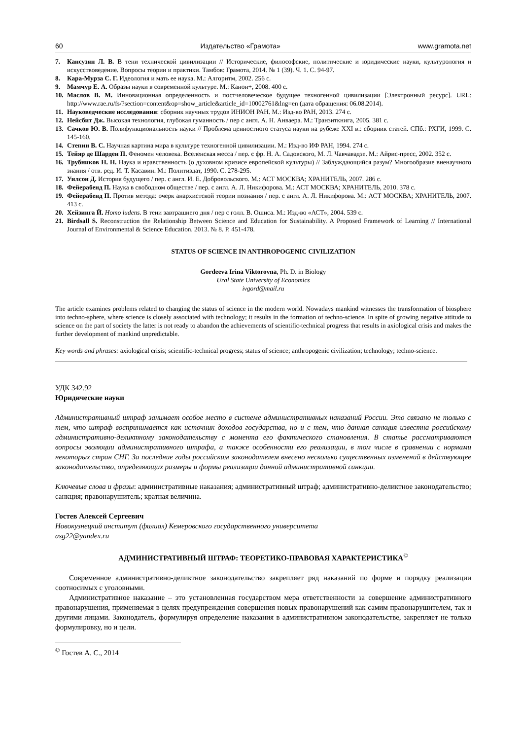60 Издательство «Грамота» www.gramota.net
7. Кансузян Л. В. В тени технической цивилизации // Исторические, философские, политические и юридические науки, культурология и искусствоведение. Вопросы теории и практики. Тамбов: Грамота, 2014. № 1 (39). Ч. 1. С. 94-97.
8. Кара-Мурза С. Г. Идеология и мать ее наука. М.: Алгоритм, 2002. 256 с.
9. Мамчур Е. А. Образы науки в современной культуре. М.: Канон+, 2008. 400 с.
10. Маслов В. М. Инновационная определенность и постчеловеческое будущее техногенной цивилизации [Электронный ресурс]. URL: http://www.rae.ru/fs/?section=content&op=show_article&article_id=10002761&lng=en (дата обращения: 06.08.2014).
11. Науковедческие исследования: сборник научных трудов ИНИОН РАН. М.: Изд-во РАН, 2013. 274 с.
12. Нейсбит Дж. Высокая технология, глубокая гуманность / пер с англ. А. Н. Анваера. М.: Транзиткнига, 2005. 381 с.
13. Сачков Ю. В. Полифункциональность науки // Проблема ценностного статуса науки на рубеже XXI в.: сборник статей. СПб.: РХГИ, 1999. С. 145-160.
14. Степин В. С. Научная картина мира в культуре техногенной цивилизации. М.: Изд-во ИФ РАН, 1994. 274 с.
15. Тейяр де Шарден П. Феномен человека. Вселенская месса / пер. с фр. Н. А. Садовского, М. Л. Чавчавадзе. М.: Айрис-пресс, 2002. 352 с.
16. Трубников Н. Н. Наука и нравственность (о духовном кризисе европейской культуры) // Заблуждающийся разум? Многообразие вненаучного знания / отв. ред. И. Т. Касавин. М.: Политиздат, 1990. С. 278-295.
17. Уилсон Д. История будущего / пер. с англ. И. Е. Добровольского. М.: АСТ МОСКВА; ХРАНИТЕЛЬ, 2007. 286 с.
18. Фейерабенд П. Наука в свободном обществе / пер. с англ. А. Л. Никифорова. М.: АСТ МОСКВА; ХРАНИТЕЛЬ, 2010. 378 с.
19. Фейерабенд П. Против метода: очерк анархистской теории познания / пер. с англ. А. Л. Никифорова. М.: АСТ МОСКВА; ХРАНИТЕЛЬ, 2007. 413 с.
20. Хейзинга Й. Homo ludens. В тени завтрашнего дня / пер с голл. В. Ошиса. М.: Изд-во «АСТ», 2004. 539 с.
21. Birdsall S. Reconstruction the Relationship Between Science and Education for Sustainability. A Proposed Framework of Learning // International Journal of Environmental & Science Education. 2013. № 8. P. 451-478.
STATUS OF SCIENCE IN ANTHROPOGENIC CIVILIZATION
Gordeeva Irina Viktorovna, Ph. D. in Biology
Ural State University of Economics
ivgord@mail.ru
The article examines problems related to changing the status of science in the modern world. Nowadays mankind witnesses the transformation of biosphere into techno-sphere, where science is closely associated with technology; it results in the formation of techno-science. In spite of growing negative attitude to science on the part of society the latter is not ready to abandon the achievements of scientific-technical progress that results in axiological crisis and makes the further development of mankind unpredictable.
Key words and phrases: axiological crisis; scientific-technical progress; status of science; anthropogenic civilization; technology; techno-science.
УДК 342.92
Юридические науки
Административный штраф занимает особое место в системе административных наказаний России. Это связано не только с тем, что штраф воспринимается как источник доходов государства, но и с тем, что данная санкция известна российскому административно-деликтному законодательству с момента его фактического становления. В статье рассматриваются вопросы эволюции административного штрафа, а также особенности его реализации, в том числе в сравнении с нормами некоторых стран СНГ. За последние годы российским законодателем внесено несколько существенных изменений в действующее законодательство, определяющих размеры и формы реализации данной административной санкции.
Ключевые слова и фразы: административные наказания; административный штраф; административно-деликтное законодательство; санкция; правонарушитель; кратная величина.
Гостев Алексей Сергеевич
Новокузнецкий институт (филиал) Кемеровского государственного университета
asg22@yandex.ru
АДМИНИСТРАТИВНЫЙ ШТРАФ: ТЕОРЕТИКО-ПРАВОВАЯ ХАРАКТЕРИСТИКА<sup>©</sup>
Современное административно-деликтное законодательство закрепляет ряд наказаний по форме и порядку реализации соотносимых с уголовными.
Административное наказание – это установленная государством мера ответственности за совершение административного правонарушения, применяемая в целях предупреждения совершения новых правонарушений как самим правонарушителем, так и другими лицами. Законодатель, формулируя определение наказания в административном законодательстве, закрепляет не только формулировку, но и цели.
<sup>©</sup> Гостев А. С., 2014